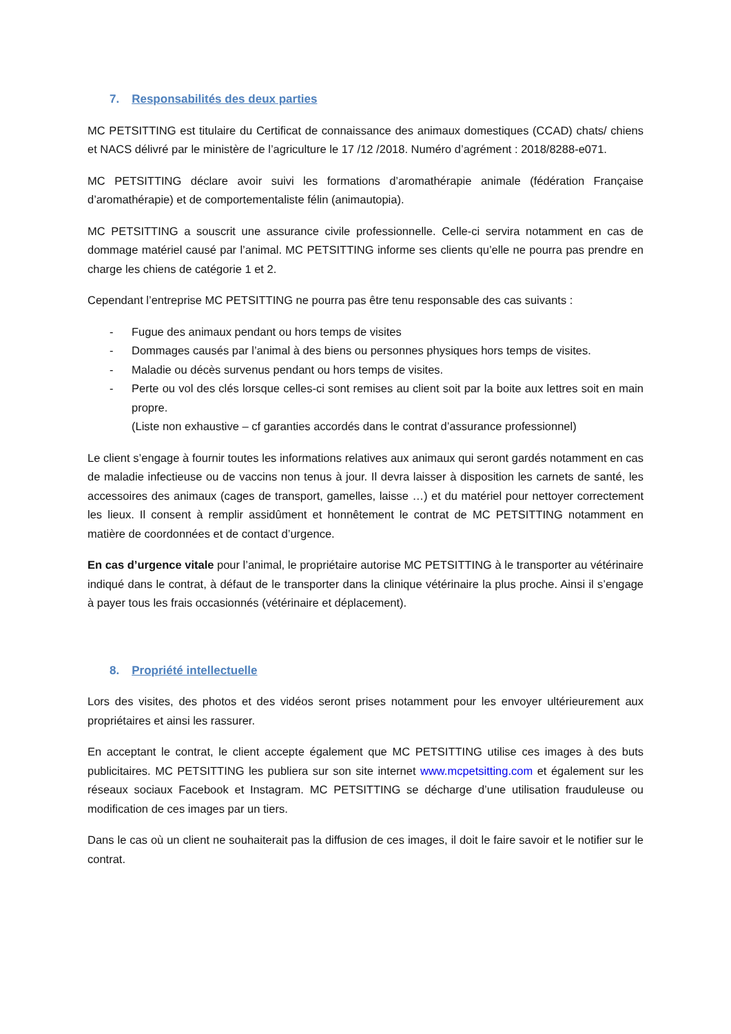7. Responsabilités des deux parties
MC PETSITTING est titulaire du Certificat de connaissance des animaux domestiques (CCAD) chats/ chiens et NACS délivré par le ministère de l’agriculture le 17 /12 /2018. Numéro d’agrément : 2018/8288-e071.
MC PETSITTING déclare avoir suivi les formations d’aromathérapie animale (fédération Française d’aromathérapie) et de comportementaliste félin (animautopia).
MC PETSITTING a souscrit une assurance civile professionnelle. Celle-ci servira notamment en cas de dommage matériel causé par l’animal. MC PETSITTING informe ses clients qu’elle ne pourra pas prendre en charge les chiens de catégorie 1 et 2.
Cependant l’entreprise MC PETSITTING ne pourra pas être tenu responsable des cas suivants :
- Fugue des animaux pendant ou hors temps de visites
- Dommages causés par l’animal à des biens ou personnes physiques hors temps de visites.
- Maladie ou décès survenus pendant ou hors temps de visites.
- Perte ou vol des clés lorsque celles-ci sont remises au client soit par la boite aux lettres soit en main propre.
(Liste non exhaustive – cf garanties accordés dans le contrat d’assurance professionnel)
Le client s’engage à fournir toutes les informations relatives aux animaux qui seront gardés notamment en cas de maladie infectieuse ou de vaccins non tenus à jour. Il devra laisser à disposition les carnets de santé, les accessoires des animaux (cages de transport, gamelles, laisse …) et du matériel pour nettoyer correctement les lieux. Il consent à remplir assidûment et honnêtement le contrat de MC PETSITTING notamment en matière de coordonnées et de contact d’urgence.
En cas d’urgence vitale pour l’animal, le propriétaire autorise MC PETSITTING à le transporter au vétérinaire indiqué dans le contrat, à défaut de le transporter dans la clinique vétérinaire la plus proche. Ainsi il s’engage à payer tous les frais occasionnés (vétérinaire et déplacement).
8. Propriété intellectuelle
Lors des visites, des photos et des vidéos seront prises notamment pour les envoyer ultérieurement aux propriétaires et ainsi les rassurer.
En acceptant le contrat, le client accepte également que MC PETSITTING utilise ces images à des buts publicitaires. MC PETSITTING les publiera sur son site internet www.mcpetsitting.com et également sur les réseaux sociaux Facebook et Instagram. MC PETSITTING se décharge d’une utilisation frauduleuse ou modification de ces images par un tiers.
Dans le cas où un client ne souhaiterait pas la diffusion de ces images, il doit le faire savoir et le notifier sur le contrat.